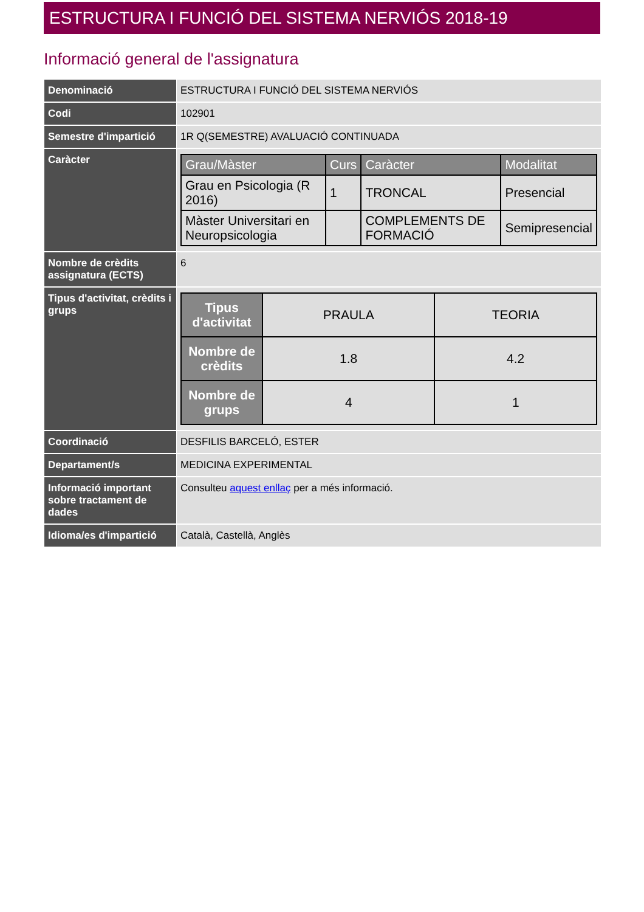ESTRUCTURA I FUNCIÓ DEL SISTEMA NERVIÓS 2018-19
Informació general de l'assignatura
| Denominació | ESTRUCTURA I FUNCIÓ DEL SISTEMA NERVIÓS |
| Codi | 102901 |
| Semestre d'impartició | 1R Q(SEMESTRE) AVALUACIÓ CONTINUADA |
| Caràcter | / Grau/Màster / Curs / Caràcter / Modalitat / / --- / --- / --- / --- / / Grau en Psicologia (R 2016) / 1 / TRONCAL / Presencial / / Màster Universitari en Neuropsicologia / / COMPLEMENTS DE FORMACIÓ / Semipresencial / |
| Nombre de crèdits assignatura (ECTS) | 6 |
| Tipus d'activitat, crèdits i grups | / Tipus d'activitat / PRAULA / TEORIA / / Nombre de crèdits / 1.8 / 4.2 / / Nombre de grups / 4 / 1 / |
| Coordinació | DESFILIS BARCELÓ, ESTER |
| Departament/s | MEDICINA EXPERIMENTAL |
| Informació important sobre tractament de dades | Consulteu aquest enllaç per a més informació. |
| Idioma/es d'impartició | Català, Castellà, Anglès |